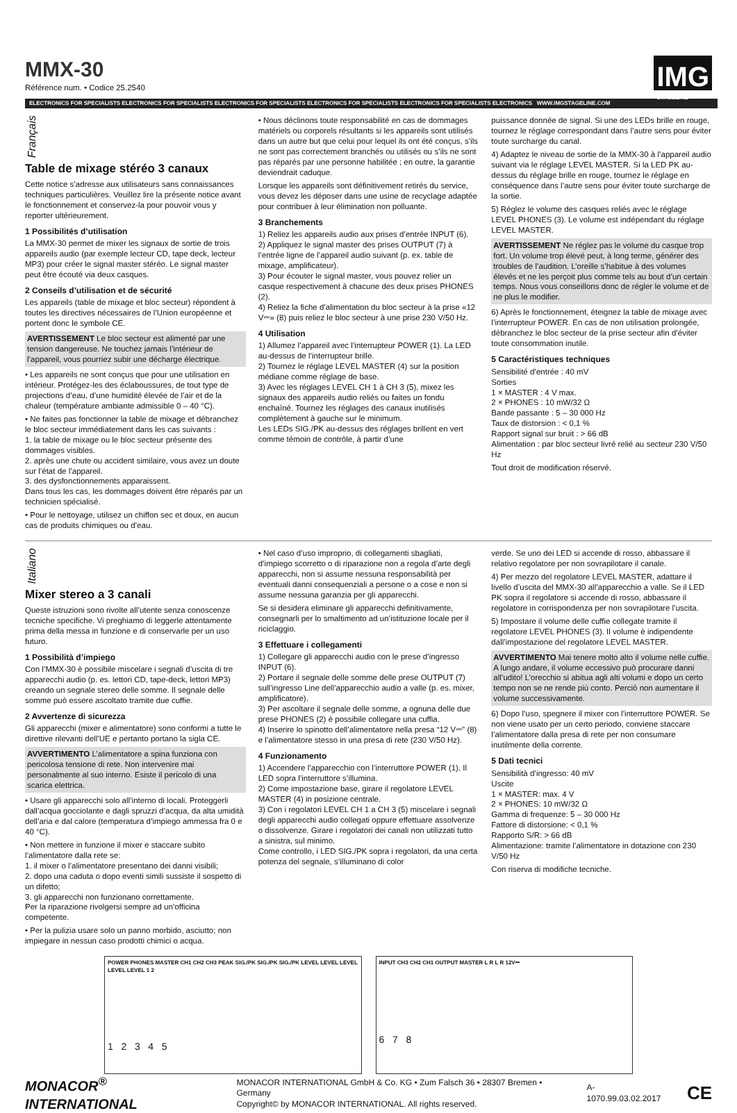MMX-30
Référence num. • Codice 25.2540
IMG
STAGELINE
ELECTRONICS FOR SPECIALISTS ELECTRONICS FOR SPECIALISTS ELECTRONICS FOR SPECIALISTS ELECTRONICS FOR SPECIALISTS ELECTRONICS FOR SPECIALISTS ELECTRONICS WWW.IMGSTAGELINE.COM
Français
Table de mixage stéréo 3 canaux
Cette notice s’adresse aux utilisateurs sans connaissances techniques particulières. Veuillez lire la présente notice avant le fonctionnement et conservez-la pour pouvoir vous y reporter ultérieurement.
1 Possibilités d’utilisation
La MMX-30 permet de mixer les signaux de sortie de trois appareils audio (par exemple lecteur CD, tape deck, lecteur MP3) pour créer le signal master stéréo. Le signal master peut être écouté via deux casques.
2 Conseils d’utilisation et de sécurité
Les appareils (table de mixage et bloc secteur) répondent à toutes les directives nécessaires de l’Union européenne et portent donc le symbole CE.
AVERTISSEMENT Le bloc secteur est alimenté par une tension dangereuse. Ne touchez jamais l’intérieur de l’appareil, vous pourriez subir une décharge électrique.
• Les appareils ne sont conçus que pour une utilisation en intérieur. Protégez-les des éclaboussures, de tout type de projections d’eau, d’une humidité élevée de l’air et de la chaleur (température ambiante admissible 0 – 40 °C).
• Ne faites pas fonctionner la table de mixage et débranchez le bloc secteur immédiatement dans les cas suivants :
1. la table de mixage ou le bloc secteur présente des dommages visibles.
2. après une chute ou accident similaire, vous avez un doute sur l’état de l’appareil.
3. des dysfonctionnements apparaissent.
Dans tous les cas, les dommages doivent être réparés par un technicien spécialisé.
• Pour le nettoyage, utilisez un chiffon sec et doux, en aucun cas de produits chimiques ou d’eau.
• Nous déclinons toute responsabilité en cas de dommages matériels ou corporels résultants si les appareils sont utilisés dans un autre but que celui pour lequel ils ont été conçus, s’ils ne sont pas correctement branchés ou utilisés ou s’ils ne sont pas réparés par une personne habilitée ; en outre, la garantie deviendrait caduque.
Lorsque les appareils sont définitivement retirés du service, vous devez les déposer dans une usine de recyclage adaptée pour contribuer à leur élimination non polluante.
3 Branchements
1) Reliez les appareils audio aux prises d’entrée INPUT (6).
2) Appliquez le signal master des prises OUTPUT (7) à l’entrée ligne de l’appareil audio suivant (p. ex. table de mixage, amplificateur).
3) Pour écouter le signal master, vous pouvez relier un casque respectivement à chacune des deux prises PHONES (2).
4) Reliez la fiche d’alimentation du bloc secteur à la prise «12 V⎓» (8) puis reliez le bloc secteur à une prise 230 V/50 Hz.
4 Utilisation
1) Allumez l’appareil avec l’interrupteur POWER (1). La LED au-dessus de l’interrupteur brille.
2) Tournez le réglage LEVEL MASTER (4) sur la position médiane comme réglage de base.
3) Avec les réglages LEVEL CH 1 à CH 3 (5), mixez les signaux des appareils audio reliés ou faites un fondu enchaîné. Tournez les réglages des canaux inutilisés complètement à gauche sur le minimum.
Les LEDs SIG./PK au-dessus des réglages brillent en vert comme témoin de contrôle, à partir d’une
puissance donnée de signal. Si une des LEDs brille en rouge, tournez le réglage correspondant dans l’autre sens pour éviter toute surcharge du canal.
4) Adaptez le niveau de sortie de la MMX-30 à l’appareil audio suivant via le réglage LEVEL MASTER. Si la LED PK au-dessus du réglage brille en rouge, tournez le réglage en conséquence dans l’autre sens pour éviter toute surcharge de la sortie.
5) Réglez le volume des casques reliés avec le réglage LEVEL PHONES (3). Le volume est indépendant du réglage LEVEL MASTER.
AVERTISSEMENT Ne réglez pas le volume du casque trop fort. Un volume trop élevé peut, à long terme, générer des troubles de l’audition. L’oreille s’habitue à des volumes élevés et ne les perçoit plus comme tels au bout d’un certain temps. Nous vous conseillons donc de régler le volume et de ne plus le modifier.
6) Après le fonctionnement, éteignez la table de mixage avec l’interrupteur POWER. En cas de non utilisation prolongée, débranchez le bloc secteur de la prise secteur afin d’éviter toute consommation inutile.
5 Caractéristiques techniques
Sensibilité d’entrée : 40 mV
Sorties
1 × MASTER : 4 V max.
2 × PHONES : 10 mW/32 Ω
Bande passante : 5 – 30 000 Hz
Taux de distorsion : < 0,1 %
Rapport signal sur bruit : > 66 dB
Alimentation : par bloc secteur livré relié au secteur 230 V/50 Hz
Tout droit de modification réservé.
Italiano
Mixer stereo a 3 canali
Queste istruzioni sono rivolte all’utente senza conoscenze tecniche specifiche. Vi preghiamo di leggerle attentamente prima della messa in funzione e di conservarle per un uso futuro.
1 Possibilità d’impiego
Con l’MMX-30 è possibile miscelare i segnali d’uscita di tre apparecchi audio (p. es. lettori CD, tape-deck, lettori MP3) creando un segnale stereo delle somme. Il segnale delle somme può essere ascoltato tramite due cuffie.
2 Avvertenze di sicurezza
Gli apparecchi (mixer e alimentatore) sono conformi a tutte le direttive rilevanti dell’UE e pertanto portano la sigla CE.
AVVERTIMENTO L’alimentatore a spina funziona con pericolosa tensione di rete. Non intervenire mai personalmente al suo interno. Esiste il pericolo di una scarica elettrica.
• Usare gli apparecchi solo all’interno di locali. Proteggerli dall’acqua gocciolante e dagli spruzzi d’acqua, da alta umidità dell’aria e dal calore (temperatura d’impiego ammessa fra 0 e 40 °C).
• Non mettere in funzione il mixer e staccare subito l’alimentatore dalla rete se:
1. il mixer o l’alimentatore presentano dei danni visibili;
2. dopo una caduta o dopo eventi simili sussiste il sospetto di un difetto;
3. gli apparecchi non funzionano correttamente.
Per la riparazione rivolgersi sempre ad un’officina competente.
• Per la pulizia usare solo un panno morbido, asciutto; non impiegare in nessun caso prodotti chimici o acqua.
• Nel caso d’uso improprio, di collegamenti sbagliati, d’impiego scorretto o di riparazione non a regola d’arte degli apparecchi, non si assume nessuna responsabilità per eventuali danni consequenziali a persone o a cose e non si assume nessuna garanzia per gli apparecchi.
Se si desidera eliminare gli apparecchi definitivamente, consegnarli per lo smaltimento ad un’istituzione locale per il riciclaggio.
3 Effettuare i collegamenti
1) Collegare gli apparecchi audio con le prese d’ingresso INPUT (6).
2) Portare il segnale delle somme delle prese OUTPUT (7) sull’ingresso Line dell’apparecchio audio a valle (p. es. mixer, amplificatore).
3) Per ascoltare il segnale delle somme, a ognuna delle due prese PHONES (2) è possibile collegare una cuffia.
4) Inserire lo spinotto dell’alimentatore nella presa “12 V⎓” (8) e l’alimentatore stesso in una presa di rete (230 V/50 Hz).
4 Funzionamento
1) Accendere l’apparecchio con l’interruttore POWER (1). Il LED sopra l’interruttore s’illumina.
2) Come impostazione base, girare il regolatore LEVEL MASTER (4) in posizione centrale.
3) Con i regolatori LEVEL CH 1 a CH 3 (5) miscelare i segnali degli apparecchi audio collegati oppure effettuare assolvenze o dissolvenze. Girare i regolatori dei canali non utilizzati tutto a sinistra, sul minimo.
Come controllo, i LED SIG./PK sopra i regolatori, da una certa potenza del segnale, s’illuminano di color
verde. Se uno dei LED si accende di rosso, abbassare il relativo regolatore per non sovrapilotare il canale.
4) Per mezzo del regolatore LEVEL MASTER, adattare il livello d’uscita del MMX-30 all’apparecchio a valle. Se il LED PK sopra il regolatore si accende di rosso, abbassare il regolatore in corrispondenza per non sovrapilotare l’uscita.
5) Impostare il volume delle cuffie collegate tramite il regolatore LEVEL PHONES (3). Il volume è indipendente dall’impostazione del regolatore LEVEL MASTER.
AVVERTIMENTO Mai tenere molto alto il volume nelle cuffie. A lungo andare, il volume eccessivo può procurare danni all’udito! L’orecchio si abitua agli alti volumi e dopo un certo tempo non se ne rende più conto. Perciò non aumentare il volume successivamente.
6) Dopo l’uso, spegnere il mixer con l’interruttore POWER. Se non viene usato per un certo periodo, conviene staccare l’alimentatore dalla presa di rete per non consumare inutilmente della corrente.
5 Dati tecnici
Sensibilità d’ingresso: 40 mV
Uscite
1 × MASTER: max. 4 V
2 × PHONES: 10 mW/32 Ω
Gamma di frequenze: 5 – 30 000 Hz
Fattore di distorsione: < 0,1 %
Rapporto S/R: > 66 dB
Alimentazione: tramite l’alimentatore in dotazione con 230 V/50 Hz
Con riserva di modifiche tecniche.
POWER PHONES MASTER CH1 CH2 CH3 PEAK SIG./PK SIG./PK SIG./PK LEVEL LEVEL LEVEL LEVEL LEVEL 1 2
1 2 3 4 5
INPUT CH3 CH2 CH1 OUTPUT MASTER L R L R 12V⎓
6 7 8
MONACOR<sup>®</sup> INTERNATIONAL
MONACOR INTERNATIONAL GmbH & Co. KG • Zum Falsch 36 • 28307 Bremen • Germany
Copyright© by MONACOR INTERNATIONAL. All rights reserved.
A-1070.99.03.02.2017
CE